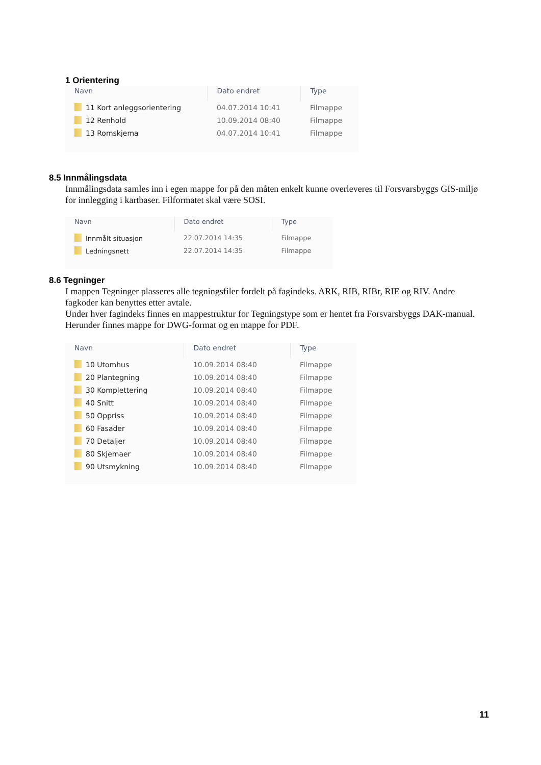1 Orientering
| Navn | Dato endret | Type |
| --- | --- | --- |
| 11 Kort anleggsorientering | 04.07.2014 10:41 | Filmappe |
| 12 Renhold | 10.09.2014 08:40 | Filmappe |
| 13 Romskjema | 04.07.2014 10:41 | Filmappe |
8.5 Innmålingsdata
Innmålingsdata samles inn i egen mappe for på den måten enkelt kunne overleveres til Forsvarsbyggs GIS-miljø for innlegging i kartbaser. Filformatet skal være SOSI.
| Navn | Dato endret | Type |
| --- | --- | --- |
| Innmålt situasjon | 22.07.2014 14:35 | Filmappe |
| Ledningsnett | 22.07.2014 14:35 | Filmappe |
8.6 Tegninger
I mappen Tegninger plasseres alle tegningsfiler fordelt på fagindeks. ARK, RIB, RIBr, RIE og RIV. Andre fagkoder kan benyttes etter avtale.
Under hver fagindeks finnes en mappestruktur for Tegningstype som er hentet fra Forsvarsbyggs DAK-manual. Herunder finnes mappe for DWG-format og en mappe for PDF.
| Navn | Dato endret | Type |
| --- | --- | --- |
| 10 Utomhus | 10.09.2014 08:40 | Filmappe |
| 20 Plantegning | 10.09.2014 08:40 | Filmappe |
| 30 Komplettering | 10.09.2014 08:40 | Filmappe |
| 40 Snitt | 10.09.2014 08:40 | Filmappe |
| 50 Oppriss | 10.09.2014 08:40 | Filmappe |
| 60 Fasader | 10.09.2014 08:40 | Filmappe |
| 70 Detaljer | 10.09.2014 08:40 | Filmappe |
| 80 Skjemaer | 10.09.2014 08:40 | Filmappe |
| 90 Utsmykning | 10.09.2014 08:40 | Filmappe |
11